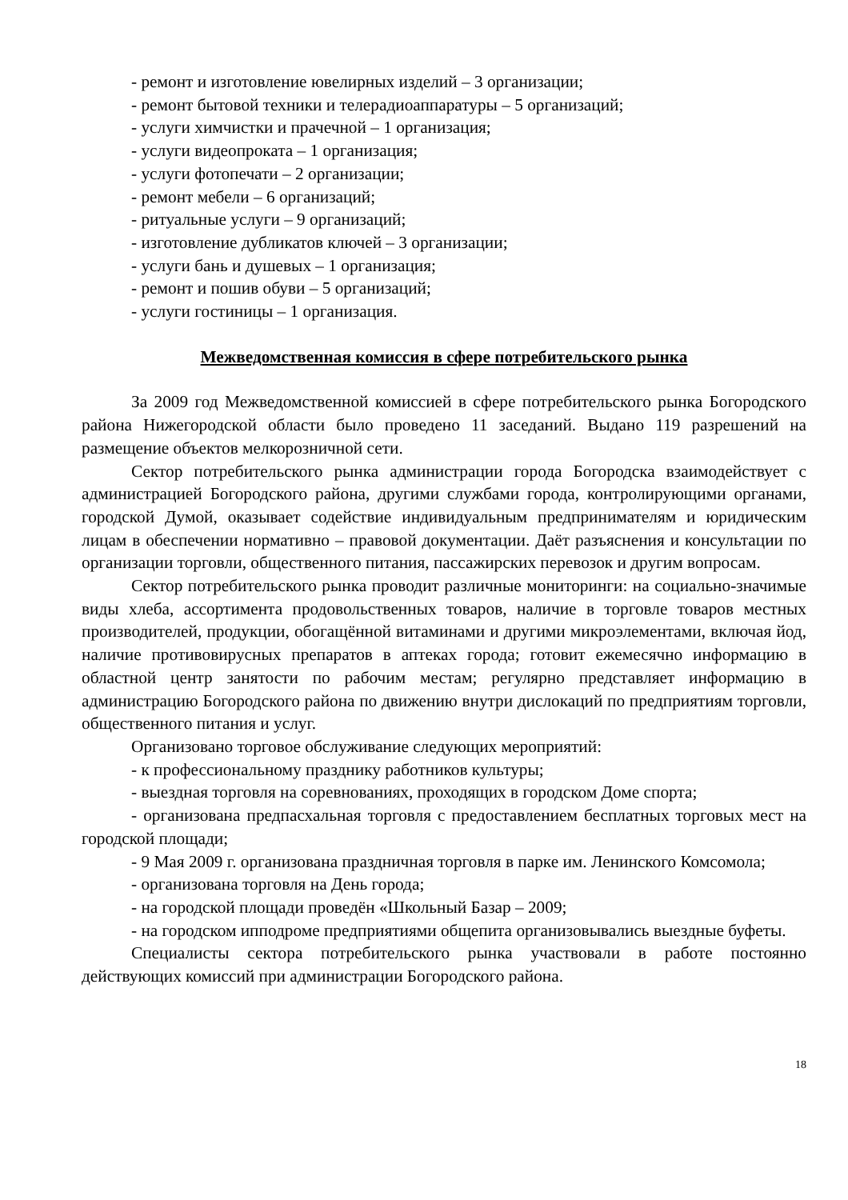- ремонт и изготовление ювелирных изделий – 3 организации;
- ремонт бытовой техники и телерадиоаппаратуры – 5 организаций;
- услуги химчистки и прачечной – 1 организация;
- услуги видеопроката – 1 организация;
- услуги фотопечати – 2 организации;
- ремонт мебели – 6 организаций;
- ритуальные услуги – 9 организаций;
- изготовление дубликатов ключей – 3 организации;
- услуги бань и душевых – 1 организация;
- ремонт и пошив обуви – 5 организаций;
- услуги гостиницы – 1 организация.
Межведомственная комиссия в сфере потребительского рынка
За 2009 год Межведомственной комиссией в сфере потребительского рынка Богородского района Нижегородской области было проведено 11 заседаний. Выдано 119 разрешений на размещение объектов мелкорозничной сети.
Сектор потребительского рынка администрации города Богородска взаимодействует с администрацией Богородского района, другими службами города, контролирующими органами, городской Думой, оказывает содействие индивидуальным предпринимателям и юридическим лицам в обеспечении нормативно – правовой документации. Даёт разъяснения и консультации по организации торговли, общественного питания, пассажирских перевозок и другим вопросам.
Сектор потребительского рынка проводит различные мониторинги: на социально-значимые виды хлеба, ассортимента продовольственных товаров, наличие в торговле товаров местных производителей, продукции, обогащённой витаминами и другими микроэлементами, включая йод, наличие противовирусных препаратов в аптеках города; готовит ежемесячно информацию в областной центр занятости по рабочим местам; регулярно представляет информацию в администрацию Богородского района по движению внутри дислокаций по предприятиям торговли, общественного питания и услуг.
Организовано торговое обслуживание следующих мероприятий:
- к профессиональному празднику работников культуры;
- выездная торговля на соревнованиях, проходящих в городском Доме спорта;
- организована предпасхальная торговля с предоставлением бесплатных торговых мест на городской площади;
- 9 Мая 2009 г. организована праздничная торговля в парке им. Ленинского Комсомола;
- организована торговля на День города;
- на городской площади проведён «Школьный Базар – 2009;
- на городском ипподроме предприятиями общепита организовывались выездные буфеты.
Специалисты сектора потребительского рынка участвовали в работе постоянно действующих комиссий при администрации Богородского района.
18